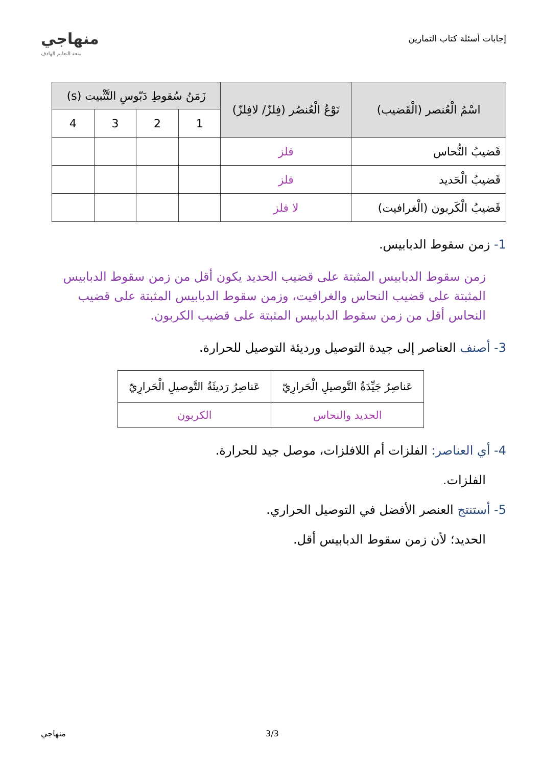إجابات أسئلة كتاب التمارين
منهاجي
متعة التعليم الهادف
| اسْمُ الْعُنصر (الْقَضيب) | نَوْعُ الْعُنصُر (فِلزّ/ لافِلزّ) | زَمَنُ سُقوطِ دَبّوسِ التَّثْبيت (s) | | | |
| --- | --- | --- | --- | --- | --- |
| | | 1 | 2 | 3 | 4 |
| قَضيبُ النُّحاس | فلز | | | | |
| قَضيبُ الْحَديد | فلز | | | | |
| قَضيبُ الْكَربون (الْغرافيت) | لا فلز | | | | |
1- زمن سقوط الدبابيس.
زمن سقوط الدبابيس المثبتة على قضيب الحديد يكون أقل من زمن سقوط الدبابيس المثبتة على قضيب النحاس والغرافيت، وزمن سقوط الدبابيس المثبتة على قضيب النحاس أقل من زمن سقوط الدبابيس المثبتة على قضيب الكربون.
3- أصنف العناصر إلى جيدة التوصيل ورديئة التوصيل للحرارة.
| عَناصِرُ جَيِّدَةُ التَّوصيلِ الْحَرارِيّ | عَناصِرُ رَديئَةُ التَّوصيلِ الْحَرارِيّ |
| --- | --- |
| الحديد والنحاس | الكربون |
4- أي العناصر: الفلزات أم اللافلزات، موصل جيد للحرارة.
الفلزات.
5- أستنتج العنصر الأفضل في التوصيل الحراري.
الحديد؛ لأن زمن سقوط الدبابيس أقل.
3/3 منهاجي